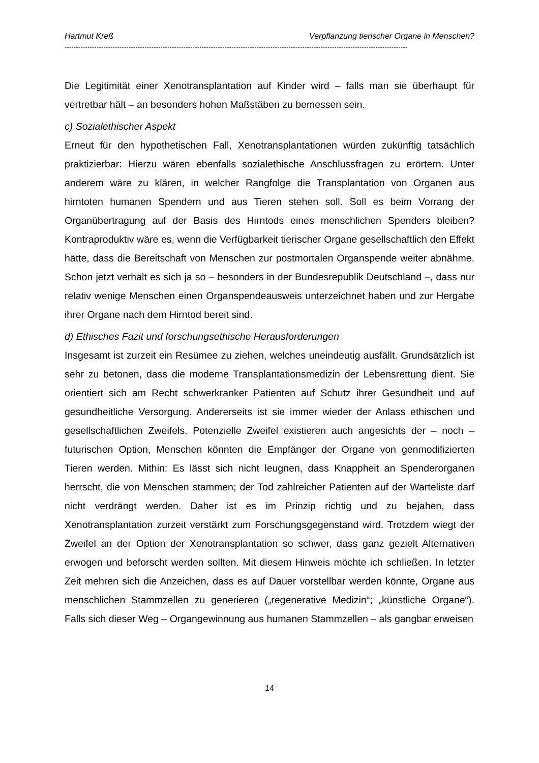Hartmut Kreß Verpflanzung tierischer Organe in Menschen?
------------------------------------------------------------------------------------------------------------------------------------------------------
Die Legitimität einer Xenotransplantation auf Kinder wird – falls man sie überhaupt für vertretbar hält – an besonders hohen Maßstäben zu bemessen sein.
c) Sozialethischer Aspekt
Erneut für den hypothetischen Fall, Xenotransplantationen würden zukünftig tatsächlich praktizierbar: Hierzu wären ebenfalls sozialethische Anschlussfragen zu erörtern. Unter anderem wäre zu klären, in welcher Rangfolge die Transplantation von Organen aus hirntoten humanen Spendern und aus Tieren stehen soll. Soll es beim Vorrang der Organübertragung auf der Basis des Hirntods eines menschlichen Spenders bleiben? Kontraproduktiv wäre es, wenn die Verfügbarkeit tierischer Organe gesellschaftlich den Effekt hätte, dass die Bereitschaft von Menschen zur postmortalen Organspende weiter abnähme. Schon jetzt verhält es sich ja so – besonders in der Bundesrepublik Deutschland –, dass nur relativ wenige Menschen einen Organspendeausweis unterzeichnet haben und zur Hergabe ihrer Organe nach dem Hirntod bereit sind.
d) Ethisches Fazit und forschungsethische Herausforderungen
Insgesamt ist zurzeit ein Resümee zu ziehen, welches uneindeutig ausfällt. Grundsätzlich ist sehr zu betonen, dass die moderne Transplantationsmedizin der Lebensrettung dient. Sie orientiert sich am Recht schwerkranker Patienten auf Schutz ihrer Gesundheit und auf gesundheitliche Versorgung. Andererseits ist sie immer wieder der Anlass ethischen und gesellschaftlichen Zweifels. Potenzielle Zweifel existieren auch angesichts der – noch – futurischen Option, Menschen könnten die Empfänger der Organe von genmodifizierten Tieren werden. Mithin: Es lässt sich nicht leugnen, dass Knappheit an Spenderorganen herrscht, die von Menschen stammen; der Tod zahlreicher Patienten auf der Warteliste darf nicht verdrängt werden. Daher ist es im Prinzip richtig und zu bejahen, dass Xenotransplantation zurzeit verstärkt zum Forschungsgegenstand wird. Trotzdem wiegt der Zweifel an der Option der Xenotransplantation so schwer, dass ganz gezielt Alternativen erwogen und beforscht werden sollten. Mit diesem Hinweis möchte ich schließen. In letzter Zeit mehren sich die Anzeichen, dass es auf Dauer vorstellbar werden könnte, Organe aus menschlichen Stammzellen zu generieren („regenerative Medizin“; „künstliche Organe“). Falls sich dieser Weg – Organgewinnung aus humanen Stammzellen – als gangbar erweisen
14